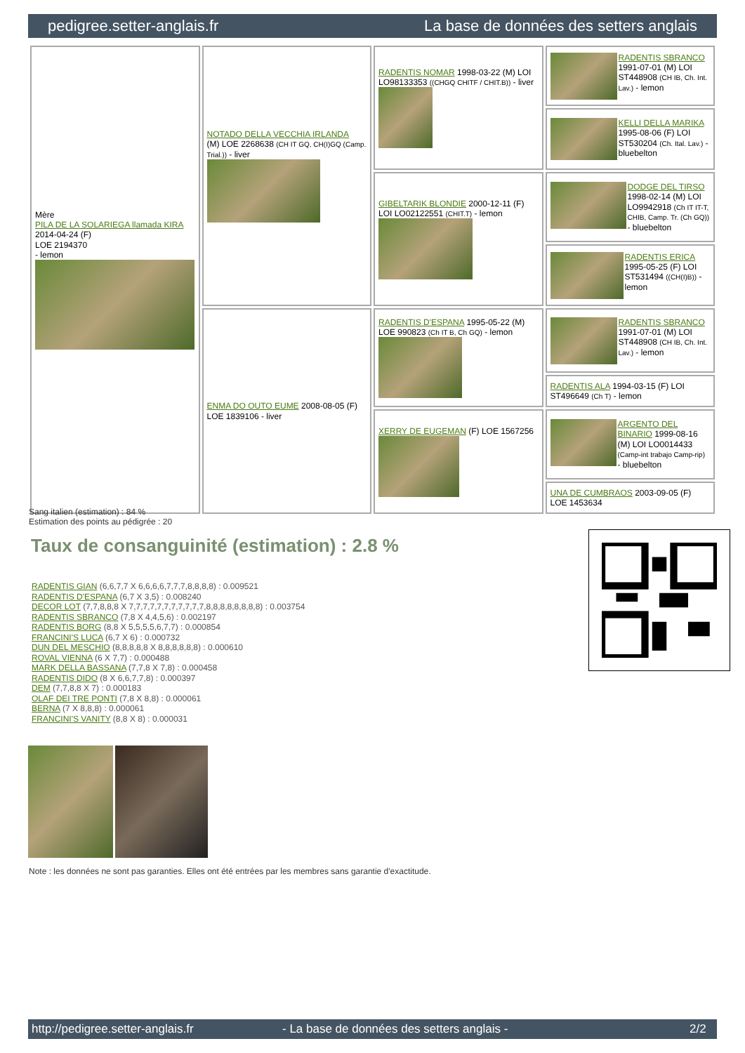pedigree.setter-anglais.fr La base de données des setters anglais
| Mère PILA DE LA SOLARIEGA llamada KIRA 2014-04-24 (F) LOE 2194370 - lemon | NOTADO DELLA VECCHIA IRLANDA (M) LOE 2268638 (CH IT GQ, CH(I)GQ (Camp. Trial.)) - liver | RADENTIS NOMAR 1998-03-22 (M) LOI LO98133353 ((CHGQ CHITF / CHIT.B)) - liver | RADENTIS SBRANCO 1991-07-01 (M) LOI ST448908 (CH IB, Ch. Int. Lav.) - lemon |
| | | | KELLI DELLA MARIKA 1995-08-06 (F) LOI ST530204 (Ch. Ital. Lav.) - bluebelton |
| | | GIBELTARIK BLONDIE 2000-12-11 (F) LOI LO02122551 (CHIT.T) - lemon | DODGE DEL TIRSO 1998-02-14 (M) LOI LO9942918 (Ch IT IT-T, CHIB, Camp. Tr. (Ch GQ)) - bluebelton |
| | | | RADENTIS ERICA 1995-05-25 (F) LOI ST531494 ((CH(I)B)) - lemon |
| | ENMA DO OUTO EUME 2008-08-05 (F) LOE 1839106 - liver | RADENTIS D'ESPANA 1995-05-22 (M) LOE 990823 (Ch IT B, Ch GQ) - lemon | RADENTIS SBRANCO 1991-07-01 (M) LOI ST448908 (CH IB, Ch. Int. Lav.) - lemon |
| | | | RADENTIS ALA 1994-03-15 (F) LOI ST496649 (Ch T) - lemon |
| | | XERRY DE EUGEMAN (F) LOE 1567256 | ARGENTO DEL BINARIO 1999-08-16 (M) LOI LO0014433 (Camp-int trabajo Camp-rip) - bluebelton |
| | | | UNA DE CUMBRAOS 2003-09-05 (F) LOE 1453634 |
Sang italien (estimation) : 84 %
Estimation des points au pédigrée : 20
Taux de consanguinité (estimation) : 2.8 %
RADENTIS GIAN (6,6,7,7 X 6,6,6,6,7,7,7,8,8,8,8) : 0.009521
RADENTIS D'ESPANA (6,7 X 3,5) : 0.008240
DECOR LOT (7,7,8,8,8 X 7,7,7,7,7,7,7,7,7,7,7,8,8,8,8,8,8,8,8) : 0.003754
RADENTIS SBRANCO (7,8 X 4,4,5,6) : 0.002197
RADENTIS BORG (8,8 X 5,5,5,5,6,7,7) : 0.000854
FRANCINI'S LUCA (6,7 X 6) : 0.000732
DUN DEL MESCHIO (8,8,8,8,8 X 8,8,8,8,8,8) : 0.000610
ROVAL VIENNA (6 X 7,7) : 0.000488
MARK DELLA BASSANA (7,7,8 X 7,8) : 0.000458
RADENTIS DIDO (8 X 6,6,7,7,8) : 0.000397
DEM (7,7,8,8 X 7) : 0.000183
OLAF DEI TRE PONTI (7,8 X 8,8) : 0.000061
BERNA (7 X 8,8,8) : 0.000061
FRANCINI'S VANITY (8,8 X 8) : 0.000031
Note : les données ne sont pas garanties. Elles ont été entrées par les membres sans garantie d'exactitude.
http://pedigree.setter-anglais.fr - La base de données des setters anglais - 2/2